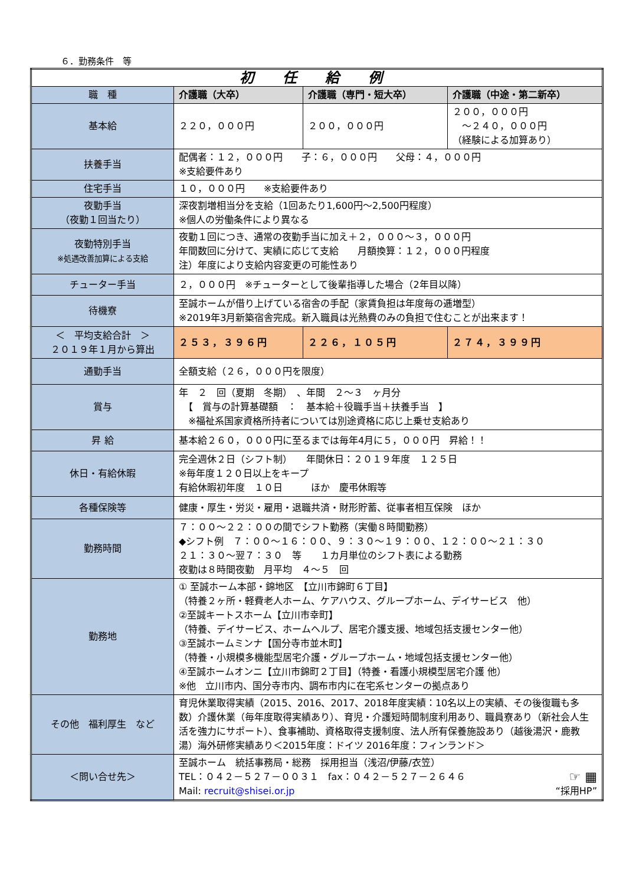６．勤務条件　等
| 初 任 給 例 | | | |
| --- | --- | --- | --- |
| 職 種 | 介護職（大卒） | 介護職（専門・短大卒） | 介護職（中途・第二新卒） |
| 基本給 | ２２０，０００円 | ２００，０００円 | ２００，０００円 ～２４０，０００円 （経験による加算あり） |
| 扶養手当 | 配偶者：１２，０００円 子：６，０００円 父母：４，０００円 ※支給要件あり | | |
| 住宅手当 | １０，０００円 ※支給要件あり | | |
| 夜勤手当 （夜勤１回当たり） | 深夜割増相当分を支給（1回あたり1,600円～2,500円程度） ※個人の労働条件により異なる | | |
| 夜勤特別手当 ※処遇改善加算による支給 | 夜勤１回につき、通常の夜勤手当に加え＋２，０００～３，０００円 年間数回に分けて、実績に応じて支給 月額換算：１２，０００円程度 注）年度により支給内容変更の可能性あり | | |
| チューター手当 | ２，０００円 ※チューターとして後輩指導した場合（2年目以降） | | |
| 待機寮 | 至誠ホームが借り上げている宿舎の手配（家賃負担は年度毎の逓増型） ※2019年3月新築宿舎完成。新入職員は光熱費のみの負担で住むことが出来ます！ | | |
| ＜ 平均支給合計 ＞ ２０１９年１月から算出 | ２５３，３９６円 | ２２６，１０５円 | ２７４，３９９円 |
| 通勤手当 | 全額支給（２６，０００円を限度） | | |
| 賞与 | 年 ２ 回（夏期 冬期） 、年間 ２～３ ヶ月分 【 賞与の計算基礎額 ： 基本給＋役職手当＋扶養手当 】 ※福祉系国家資格所持者については別途資格に応じ上乗せ支給あり | | |
| 昇 給 | 基本給２６０，０００円に至るまでは毎年4月に５，０００円 昇給！！ | | |
| 休日・有給休暇 | 完全週休２日（シフト制） 年間休日：２０１９年度 １２５日 ※毎年度１２０日以上をキープ 有給休暇初年度 １０日 ほか 慶弔休暇等 | | |
| 各種保険等 | 健康・厚生・労災・雇用・退職共済・財形貯蓄、従事者相互保険 ほか | | |
| 勤務時間 | ７：００～２２：００の間でシフト勤務（実働８時間勤務） ◆シフト例 ７：００～１６：００、９：３０～１９：００、１２：００～２１：３０ ２１：３０～翌７：３０ 等 １カ月単位のシフト表による勤務 夜勤は８時間夜勤 月平均 ４～５ 回 | | |
| 勤務地 | ① 至誠ホーム本部・錦地区 【立川市錦町６丁目】 （特養２ヶ所・軽費老人ホーム、ケアハウス、グループホーム、デイサービス 他） ②至誠キートスホーム【立川市幸町】 （特養、デイサービス、ホームヘルプ、居宅介護支援、地域包括支援センター他） ③至誠ホームミンナ【国分寺市並木町】 （特養・小規模多機能型居宅介護・グループホーム・地域包括支援センター他） ④至誠ホームオンニ【立川市錦町２丁目】（特養・看護小規模型居宅介護 他） ※他 立川市内、国分寺市内、調布市内に在宅系センターの拠点あり | | |
| その他 福利厚生 など | 育児休業取得実績（2015、2016、2017、2018年度実績：10名以上の実績、その後復職も多数）介護休業（毎年度取得実績あり）、育児・介護短時間制度利用あり、職員寮あり（新社会人生活を強力にサポート）、食事補助、資格取得支援制度、法人所有保養施設あり（越後湯沢・鹿教湯）海外研修実績あり＜2015年度：ドイツ 2016年度：フィンランド＞ | | |
| ＜問い合せ先＞ | 至誠ホーム 統括事務局・総務 採用担当（浅沼/伊藤/衣笠） TEL：０４２－５２７－００３１ fax：０４２－５２７－２６４６ ☞ ▦ Mail: recruit@shisei.or.jp “採用HP” | | |